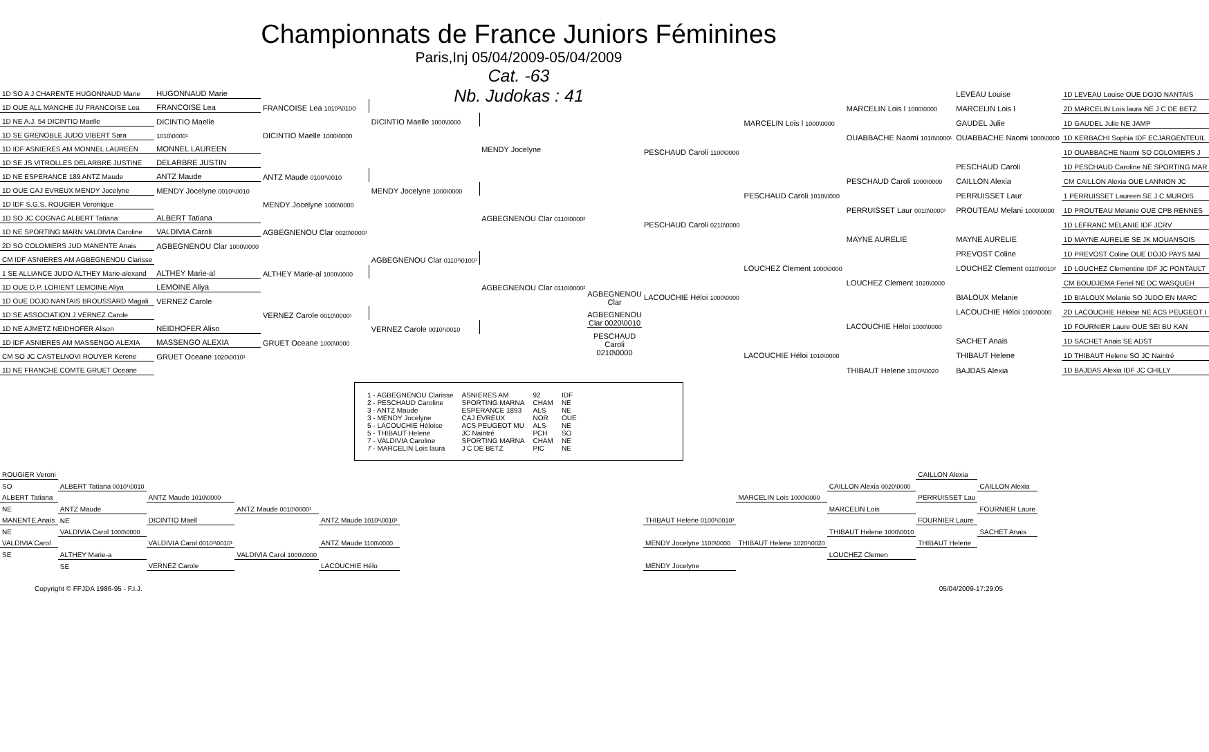Championnats de France Juniors Féminines
Paris,Inj 05/04/2009-05/04/2009
Cat. -63
Nb. Judokas : 41
| 1D SO A J CHARENTE HUGONNAUD Marie | HUGONNAUD Marie | | | |
| 1D OUE ALL MANCHE JU FRANCOISE Lea | FRANCOISE Lea | FRANCOISE Lea 1010²\0100 | | |
| 1D NE A.J. 54 DICINTIO Maelle | DICINTIO Maelle | | DICINTIO Maelle 1000\0000 | |
| 1D SE GRENOBLE JUDO VIBERT Sara | 1010\0000¹ | DICINTIO Maelle 1000\0000 | | |
| 1D IDF ASNIERES AM MONNEL LAUREEN | MONNEL LAUREEN | | | MENDY Jocelyne |
| 1D SE JS VITROLLES DELARBRE JUSTINE | DELARBRE JUSTIN | | | |
| 1D NE ESPERANCE 189 ANTZ Maude | ANTZ Maude | ANTZ Maude 0100¹\0010 | | |
| 1D OUE CAJ EVREUX MENDY Jocelyne | MENDY Jocelyne 0010¹\0010 | | MENDY Jocelyne 1000\0000 | |
| 1D IDF S.G.S. ROUGIER Veronique | | MENDY Jocelyne 1000\0000 | | |
| 1D SO JC COGNAC ALBERT Tatiana | ALBERT Tatiana | | | AGBEGNENOU Clar 0110\0000² |
| 1D NE SPORTING MARN VALDIVIA Caroline | VALDIVIA Caroli | AGBEGNENOU Clar 0020\0000¹ | | |
| 2D SO COLOMIERS JUD MANENTE Anais | AGBEGNENOU Clar 1000\0000 | | | |
| CM IDF ASNIERES AM AGBEGNENOU Clarisse | | | AGBEGNENOU Clar 0110²\0100¹ | |
| 1 SE ALLIANCE JUDO ALTHEY Marie-alexand | ALTHEY Marie-al | ALTHEY Marie-al 1000\0000 | | |
| 1D OUE D.P. LORIENT LEMOINE Aliya | LEMOINE Aliya | | | AGBEGNENOU Clar 0110\0000² |
| 1D OUE DOJO NANTAIS BROUSSARD Magali | VERNEZ Carole | | | |
| 1D SE ASSOCIATION J VERNEZ Carole | | VERNEZ Carole 0010\0000¹ | | |
| 1D NE AJMETZ NEIDHOFER Alison | NEIDHOFER Aliso | | VERNEZ Carole 0010¹\0010 | |
| 1D IDF ASNIERES AM MASSENGO ALEXIA | MASSENGO ALEXIA | GRUET Oceane 1000\0000 | | |
| CM SO JC CASTELNOVI ROUYER Kerene | GRUET Oceane 1020\0010¹ | | | |
| 1D NE FRANCHE COMTE GRUET Oceane | | | | |
AGBEGNENOU Clar
AGBEGNENOU Clar 0020\0010
PESCHAUD Caroli 0210\0000
| | | | LEVEAU Louise | 1D LEVEAU Louise OUE DOJO NANTAIS |
| | | MARCELIN Lois l 1000\0000 | MARCELIN Lois l | 2D MARCELIN Lois laura NE J C DE BETZ |
| | MARCELIN Lois l 1000\0000 | | GAUDEL Julie | 1D GAUDEL Julie NE JAMP |
| | | OUABBACHE Naomi 1010\0000¹ | OUABBACHE Naomi 1000\0000 | 1D KERBACHI Sophia IDF ECJARGENTEUIL |
| PESCHAUD Caroli 1100\0000 | | | | 1D OUABBACHE Naomi SO COLOMIERS J |
| | | | PESCHAUD Caroli | 1D PESCHAUD Caroline NE SPORTING MAR |
| | | PESCHAUD Caroli 1000\0000 | CAILLON Alexia | CM CAILLON Alexia OUE LANNION JC |
| | PESCHAUD Caroli 1010\0000 | | PERRUISSET Laur | 1 PERRUISSET Laureen SE J.C.MUROIS |
| | | PERRUISSET Laur 0010\0000¹ | PROUTEAU Melani 1000\0000 | 1D PROUTEAU Melanie OUE CPB RENNES |
| PESCHAUD Caroli 0210\0000 | | | | 1D LEFRANC MELANIE IDF JCRV |
| | | MAYNE AURELIE | MAYNE AURELIE | 1D MAYNE AURELIE SE JK MOUANSOIS |
| | | | PREVOST Coline | 1D PREVOST Coline OUE DOJO PAYS MAI |
| | LOUCHEZ Clement 1000\0000 | | LOUCHEZ Clement 0110\0010² | 1D LOUCHEZ Clementine IDF JC PONTAULT |
| | | LOUCHEZ Clement 1020\0000 | | CM BOUDJEMA Feriel NE DC WASQUEH |
| LACOUCHIE Héloi 1000\0000 | | | BIALOUX Melanie | 1D BIALOUX Melanie SO JUDO EN MARC |
| | | | LACOUCHIE Héloi 1000\0000 | 2D LACOUCHIE Héloise NE ACS PEUGEOT I |
| | | LACOUCHIE Héloi 1000\0000 | | 1D FOURNIER Laure OUE SEI BU KAN |
| | | | SACHET Anais | 1D SACHET Anais SE ADST |
| | LACOUCHIE Héloi 1010\0000 | | THIBAUT Helene | 1D THIBAUT Helene SO JC Naintré |
| | | THIBAUT Helene 1010¹\0020 | BAJDAS Alexia | 1D BAJDAS Alexia IDF JC CHILLY |
| 1 - AGBEGNENOU Clarisse | ASNIERES AM | 92 | IDF |
| 2 - PESCHAUD Caroline | SPORTING MARNA | CHAM | NE |
| 3 - ANTZ Maude | ESPERANCE 1893 | ALS | NE |
| 3 - MENDY Jocelyne | CAJ EVREUX | NOR | OUE |
| 5 - LACOUCHIE Héloise | ACS PEUGEOT MU | ALS | NE |
| 5 - THIBAUT Helene | JC Naintré | PCH | SO |
| 7 - VALDIVIA Caroline | SPORTING MARNA | CHAM | NE |
| 7 - MARCELIN Lois laura | J C DE BETZ | PIC | NE |
| ROUGIER Veroni | | | | |
| SO | ALBERT Tatiana 0010¹\0010 | | | |
| ALBERT Tatiana | | ANTZ Maude 1010\0000 | | |
| NE | ANTZ Maude | | ANTZ Maude 0010\0000¹ | |
| MANENTE Anais | NE | DICINTIO Maell | | ANTZ Maude 1010¹\0010¹ |
| NE | VALDIVIA Carol 1000\0000 | | | |
| VALDIVIA Carol | | VALDIVIA Carol 0010¹\0010¹ | | ANTZ Maude 1100\0000 |
| SE | ALTHEY Marie-a | | VALDIVIA Carol 1000\0000 | |
| | SE | VERNEZ Carole | | LACOUCHIE Hélo |
| | | | CAILLON Alexia | |
| | | CAILLON Alexia 0020\0000 | | CAILLON Alexia |
| | MARCELIN Lois 1000\0000 | | PERRUISSET Lau | |
| | | MARCELIN Lois | | FOURNIER Laure |
| THIBAUT Helene 0100¹\0010² | | | FOURNIER Laure | |
| | | THIBAUT Helene 1000\0010 | | SACHET Anais |
| MENDY Jocelyne 1100\0000 | THIBAUT Helene 1020¹\0020 | | THIBAUT Helene | |
| | | LOUCHEZ Clemen | | |
| MENDY Jocelyne | | | | |
Copyright © FFJDA 1986-95 - F.I.J. 05/04/2009-17:29:05